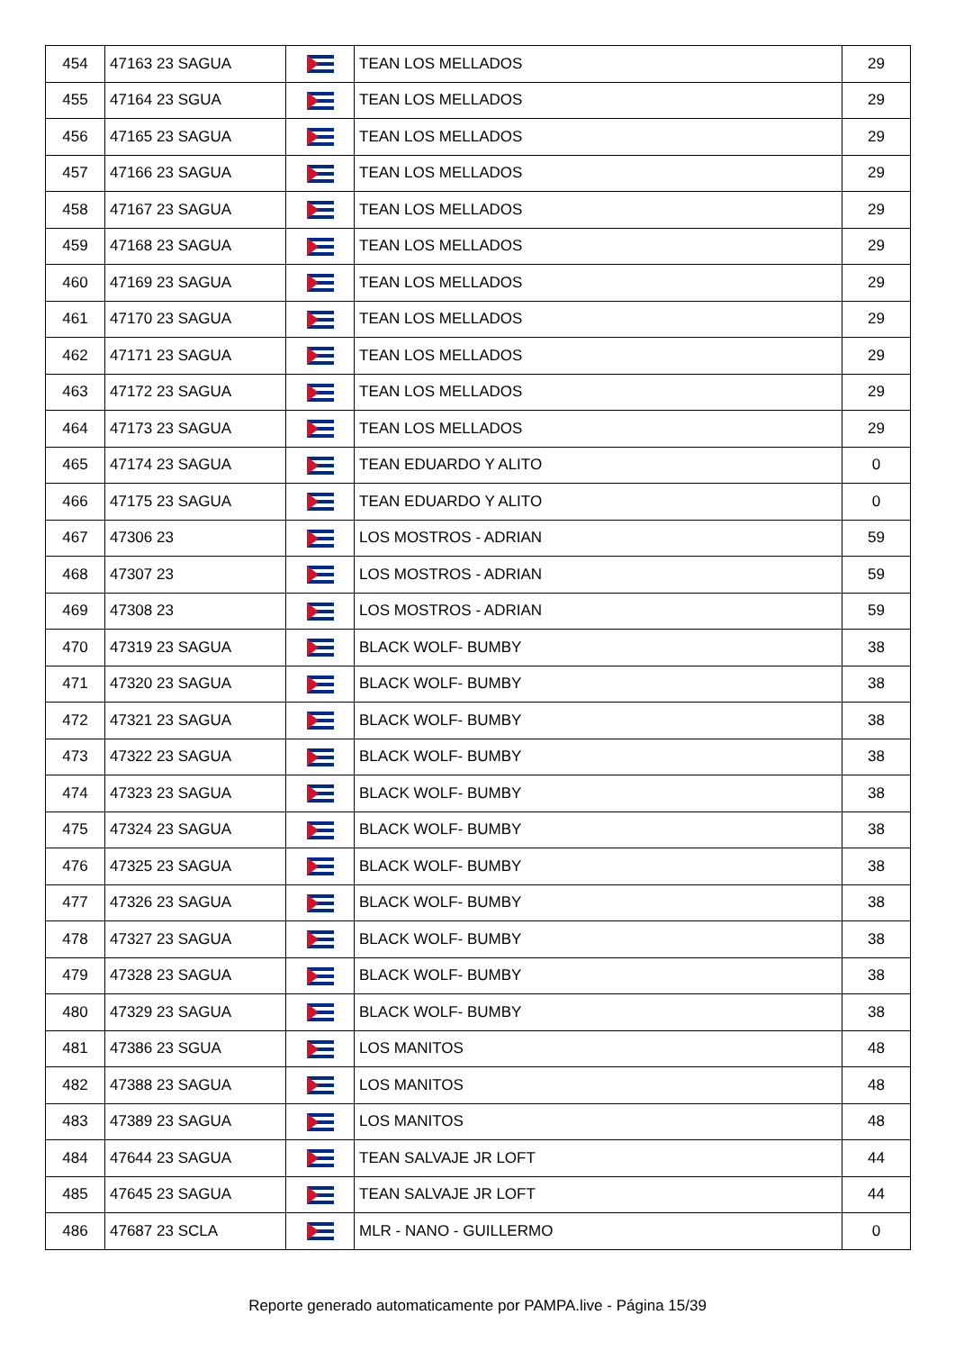| 454 | 47163 23 SAGUA | | TEAN LOS MELLADOS | 29 |
| 455 | 47164 23 SGUA | | TEAN LOS MELLADOS | 29 |
| 456 | 47165 23 SAGUA | | TEAN LOS MELLADOS | 29 |
| 457 | 47166 23 SAGUA | | TEAN LOS MELLADOS | 29 |
| 458 | 47167 23 SAGUA | | TEAN LOS MELLADOS | 29 |
| 459 | 47168 23 SAGUA | | TEAN LOS MELLADOS | 29 |
| 460 | 47169 23 SAGUA | | TEAN LOS MELLADOS | 29 |
| 461 | 47170 23 SAGUA | | TEAN LOS MELLADOS | 29 |
| 462 | 47171 23 SAGUA | | TEAN LOS MELLADOS | 29 |
| 463 | 47172 23 SAGUA | | TEAN LOS MELLADOS | 29 |
| 464 | 47173 23 SAGUA | | TEAN LOS MELLADOS | 29 |
| 465 | 47174 23 SAGUA | | TEAN EDUARDO Y ALITO | 0 |
| 466 | 47175 23 SAGUA | | TEAN EDUARDO Y ALITO | 0 |
| 467 | 47306 23 | | LOS MOSTROS - ADRIAN | 59 |
| 468 | 47307 23 | | LOS MOSTROS - ADRIAN | 59 |
| 469 | 47308 23 | | LOS MOSTROS - ADRIAN | 59 |
| 470 | 47319 23 SAGUA | | BLACK WOLF- BUMBY | 38 |
| 471 | 47320 23 SAGUA | | BLACK WOLF- BUMBY | 38 |
| 472 | 47321 23 SAGUA | | BLACK WOLF- BUMBY | 38 |
| 473 | 47322 23 SAGUA | | BLACK WOLF- BUMBY | 38 |
| 474 | 47323 23 SAGUA | | BLACK WOLF- BUMBY | 38 |
| 475 | 47324 23 SAGUA | | BLACK WOLF- BUMBY | 38 |
| 476 | 47325 23 SAGUA | | BLACK WOLF- BUMBY | 38 |
| 477 | 47326 23 SAGUA | | BLACK WOLF- BUMBY | 38 |
| 478 | 47327 23 SAGUA | | BLACK WOLF- BUMBY | 38 |
| 479 | 47328 23 SAGUA | | BLACK WOLF- BUMBY | 38 |
| 480 | 47329 23 SAGUA | | BLACK WOLF- BUMBY | 38 |
| 481 | 47386 23 SGUA | | LOS MANITOS | 48 |
| 482 | 47388 23 SAGUA | | LOS MANITOS | 48 |
| 483 | 47389 23 SAGUA | | LOS MANITOS | 48 |
| 484 | 47644 23 SAGUA | | TEAN SALVAJE JR LOFT | 44 |
| 485 | 47645 23 SAGUA | | TEAN SALVAJE JR LOFT | 44 |
| 486 | 47687 23 SCLA | | MLR - NANO - GUILLERMO | 0 |
Reporte generado automaticamente por PAMPA.live - Página 15/39